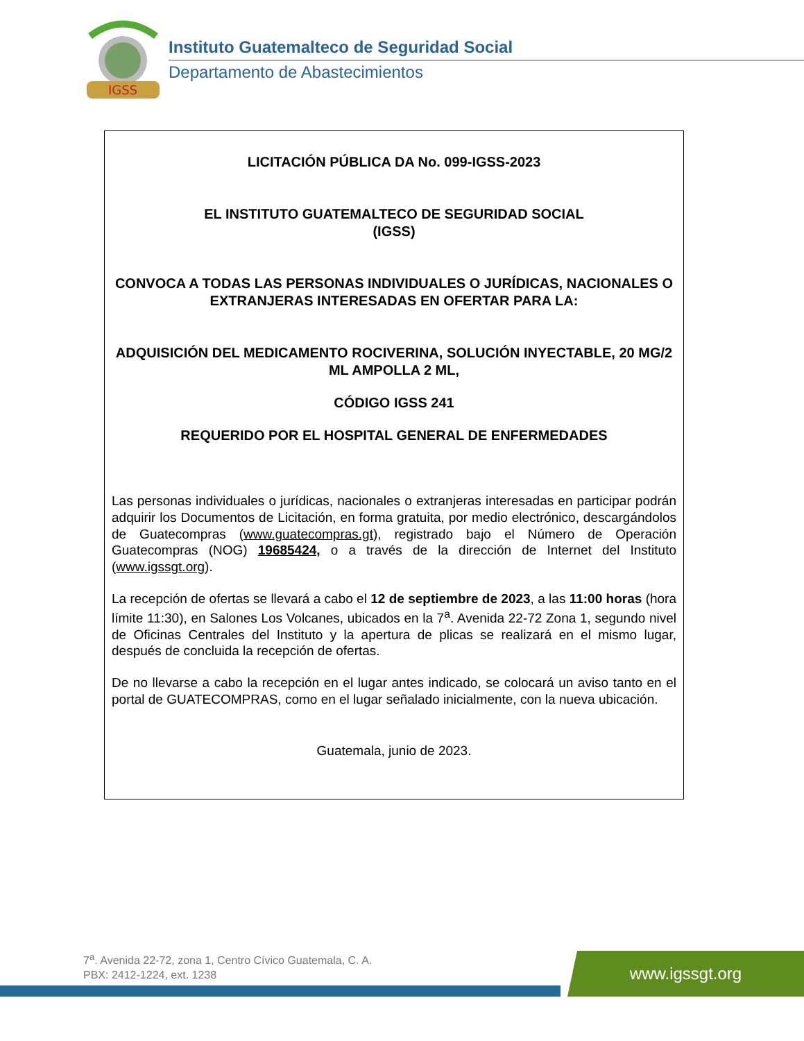IGSS
Instituto Guatemalteco de Seguridad Social
Departamento de Abastecimientos
LICITACIÓN PÚBLICA DA No. 099-IGSS-2023
EL INSTITUTO GUATEMALTECO DE SEGURIDAD SOCIAL
(IGSS)
CONVOCA A TODAS LAS PERSONAS INDIVIDUALES O JURÍDICAS, NACIONALES O EXTRANJERAS INTERESADAS EN OFERTAR PARA LA:
ADQUISICIÓN DEL MEDICAMENTO ROCIVERINA, SOLUCIÓN INYECTABLE, 20 MG/2 ML AMPOLLA 2 ML,
CÓDIGO IGSS 241
REQUERIDO POR EL HOSPITAL GENERAL DE ENFERMEDADES
Las personas individuales o jurídicas, nacionales o extranjeras interesadas en participar podrán adquirir los Documentos de Licitación, en forma gratuita, por medio electrónico, descargándolos de Guatecompras (www.guatecompras.gt), registrado bajo el Número de Operación Guatecompras (NOG) 19685424, o a través de la dirección de Internet del Instituto (www.igssgt.org).
La recepción de ofertas se llevará a cabo el 12 de septiembre de 2023, a las 11:00 horas (hora límite 11:30), en Salones Los Volcanes, ubicados en la 7<sup>a</sup>. Avenida 22-72 Zona 1, segundo nivel de Oficinas Centrales del Instituto y la apertura de plicas se realizará en el mismo lugar, después de concluida la recepción de ofertas.
De no llevarse a cabo la recepción en el lugar antes indicado, se colocará un aviso tanto en el portal de GUATECOMPRAS, como en el lugar señalado inicialmente, con la nueva ubicación.
Guatemala, junio de 2023.
7<sup>a</sup>. Avenida 22-72, zona 1, Centro Cívico Guatemala, C. A.
PBX: 2412-1224, ext. 1238
www.igssgt.org